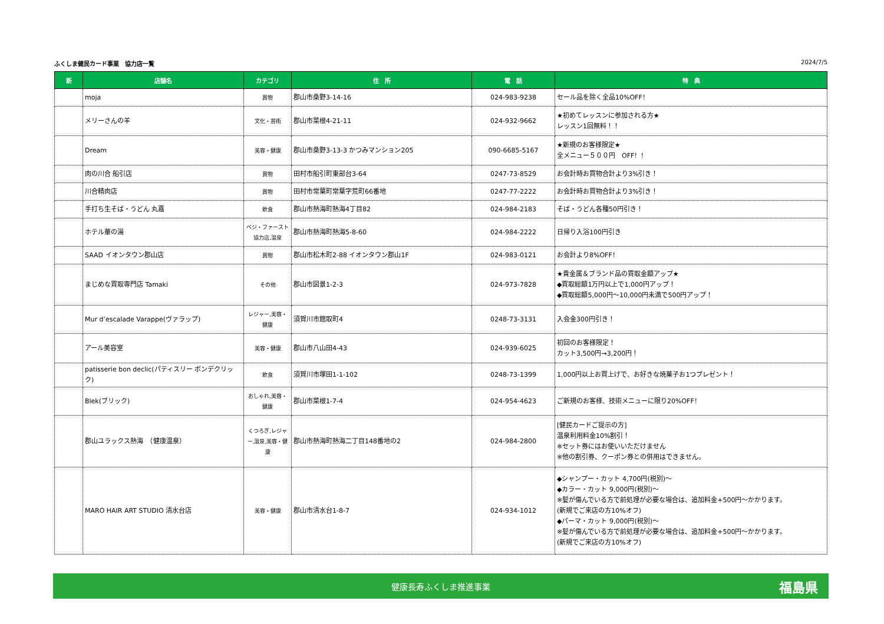ふくしま健民カード事業　協力店一覧 2024/7/5
| 新 | 店舗名 | カテゴリ | 住 所 | 電 話 | 特 典 |
| --- | --- | --- | --- | --- | --- |
| | moja | 買物 | 郡山市桑野3-14-16 | 024-983-9238 | セール品を除く全品10%OFF！ |
| | メリーさんの羊 | 文化・芸術 | 郡山市菜根4-21-11 | 024-932-9662 | ★初めてレッスンに参加される方★ レッスン1回無料！！ |
| | Dream | 美容・健康 | 郡山市桑野3-13-3 かつみマンション205 | 090-6685-5167 | ★新規のお客様限定★ 全メニュー５００円 OFF！！ |
| | 肉の川合 船引店 | 買物 | 田村市船引町東部台3-64 | 0247-73-8529 | お会計時お買物合計より3%引き！ |
| | 川合精肉店 | 買物 | 田村市常葉町常葉字荒町66番地 | 0247-77-2222 | お会計時お買物合計より3%引き！ |
| | 手打ち生そば・うどん 丸嘉 | 飲食 | 郡山市熱海町熱海4丁目82 | 024-984-2183 | そば・うどん各種50円引き！ |
| | ホテル華の湯 | ベジ・ファースト協力店,温泉 | 郡山市熱海町熱海5-8-60 | 024-984-2222 | 日帰り入浴100円引き |
| | SAAD イオンタウン郡山店 | 買物 | 郡山市松木町2-88 イオンタウン郡山1F | 024-983-0121 | お会計より8%OFF！ |
| | まじめな買取専門店 Tamaki | その他 | 郡山市図景1-2-3 | 024-973-7828 | ★貴金属＆ブランド品の買取金額アップ★ ◆買取総額1万円以上で1,000円アップ！ ◆買取総額5,000円～10,000円未満で500円アップ！ |
| | Mur d’escalade Varappe(ヴァラップ) | レジャー,美容・健康 | 須賀川市館取町4 | 0248-73-3131 | 入会金300円引き！ |
| | アール美容室 | 美容・健康 | 郡山市八山田4-43 | 024-939-6025 | 初回のお客様限定！ カット3,500円→3,200円！ |
| | patisserie bon declic(パティスリー ボンデクリック) | 飲食 | 須賀川市塚田1-1-102 | 0248-73-1399 | 1,000円以上お買上げで、お好きな焼菓子お1つプレゼント！ |
| | Blek(ブリック) | おしゃれ,美容・健康 | 郡山市菜根1-7-4 | 024-954-4623 | ご新規のお客様、技術メニューに限り20%OFF！ |
| | 郡山ユラックス熱海 （健康温泉） | くつろぎ,レジャー,温泉,美容・健康 | 郡山市熱海町熱海二丁目148番地の2 | 024-984-2800 | [健民カードご提示の方] 温泉利用料金10%割引！ ※セット券にはお使いいただけません ※他の割引券、クーポン券との併用はできません。 |
| | MARO HAIR ART STUDIO 清水台店 | 美容・健康 | 郡山市清水台1-8-7 | 024-934-1012 | ◆シャンプー・カット 4,700円(税別)～ ◆カラー・カット 9,000円(税別)～ ※髪が傷んでいる方で前処理が必要な場合は、追加料金+500円～かかります。 (新規でご来店の方10%オフ) ◆パーマ・カット 9,000円(税別)～ ※髪が傷んでいる方で前処理が必要な場合は、追加料金+500円～かかります。 (新規でご来店の方10%オフ) |
健康長寿ふくしま推進事業 福島県